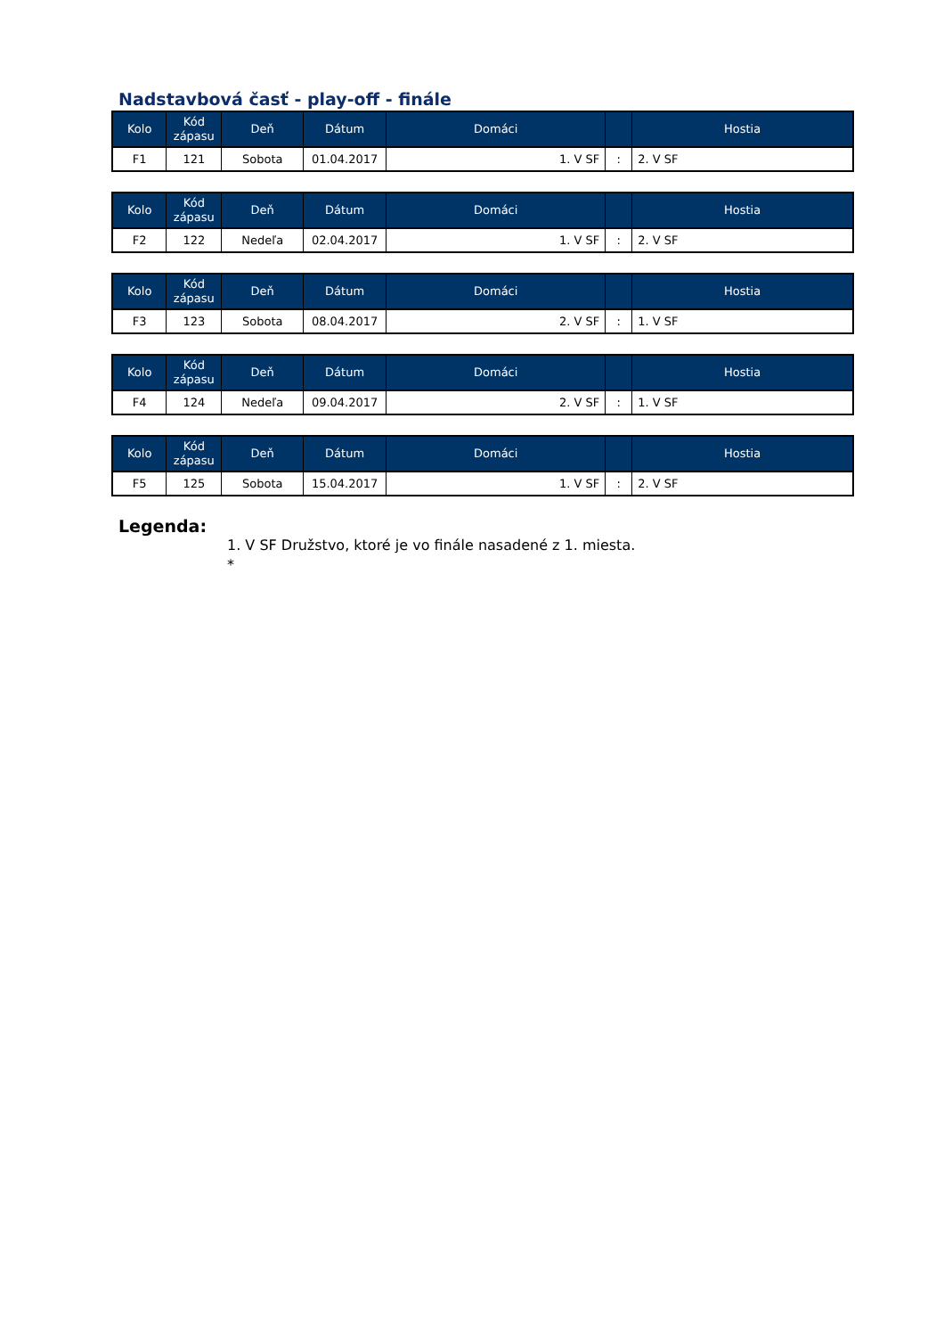Nadstavbová časť - play-off - finále
| Kolo | Kód zápasu | Deň | Dátum | Domáci | | Hostia |
| --- | --- | --- | --- | --- | --- | --- |
| F1 | 121 | Sobota | 01.04.2017 | 1. V SF | : | 2. V SF |
| Kolo | Kód zápasu | Deň | Dátum | Domáci | | Hostia |
| --- | --- | --- | --- | --- | --- | --- |
| F2 | 122 | Nedeľa | 02.04.2017 | 1. V SF | : | 2. V SF |
| Kolo | Kód zápasu | Deň | Dátum | Domáci | | Hostia |
| --- | --- | --- | --- | --- | --- | --- |
| F3 | 123 | Sobota | 08.04.2017 | 2. V SF | : | 1. V SF |
| Kolo | Kód zápasu | Deň | Dátum | Domáci | | Hostia |
| --- | --- | --- | --- | --- | --- | --- |
| F4 | 124 | Nedeľa | 09.04.2017 | 2. V SF | : | 1. V SF |
| Kolo | Kód zápasu | Deň | Dátum | Domáci | | Hostia |
| --- | --- | --- | --- | --- | --- | --- |
| F5 | 125 | Sobota | 15.04.2017 | 1. V SF | : | 2. V SF |
Legenda:
1. V SF Družstvo, ktoré je vo finále nasadené z 1. miesta.
*